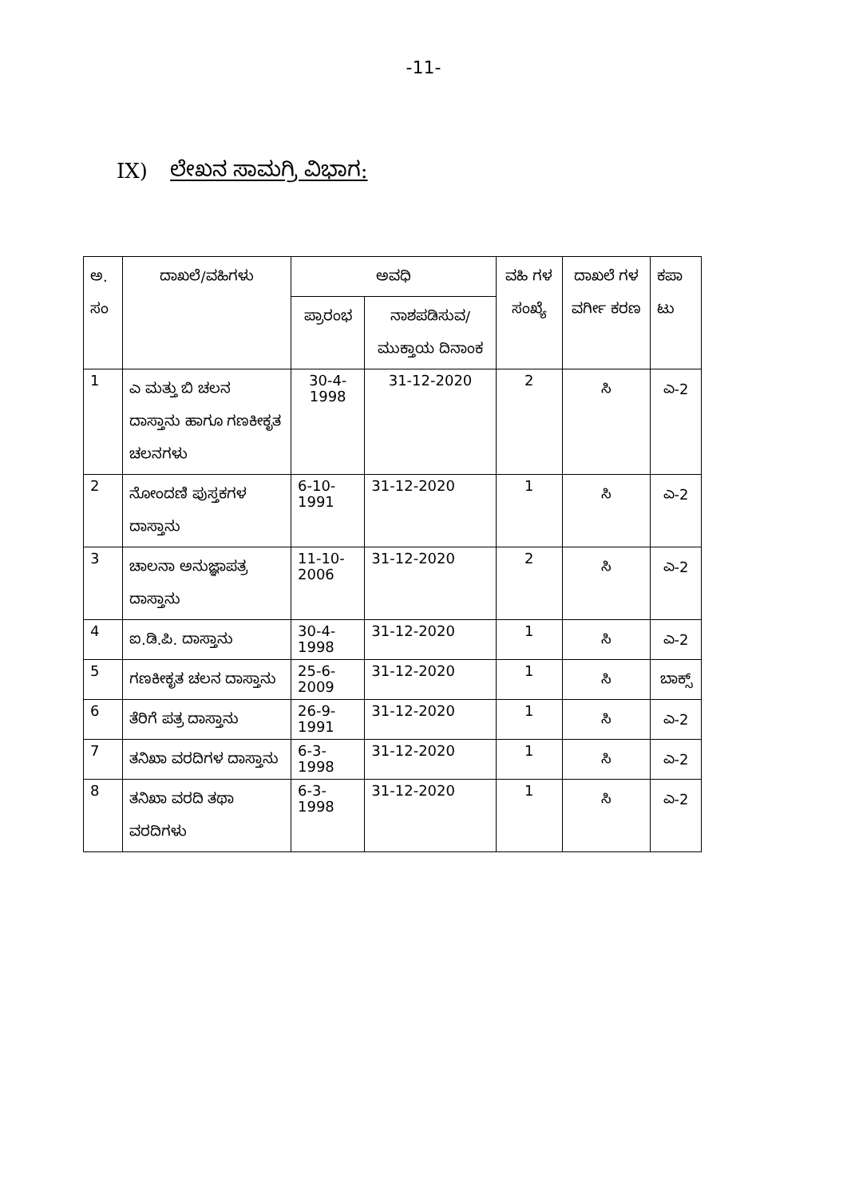-11-
IX) ಲೇಖನ ಸಾಮಗ್ರಿ ವಿಭಾಗ:
| ಅ. ಸಂ | ದಾಖಲೆ/ವಹಿಗಳು | ಅವಧಿ | | ವಹಿ ಗಳ ಸಂಖ್ಯೆ | ದಾಖಲೆ ಗಳ ವರ್ಗೀ ಕರಣ | ಕಪಾ ಟು |
| --- | --- | --- | --- | --- | --- | --- |
| | | ಪ್ರಾರಂಭ | ನಾಶಪಡಿಸುವ/ ಮುಕ್ತಾಯ ದಿನಾಂಕ | | | |
| 1 | ಎ ಮತ್ತು ಬಿ ಚಲನ ದಾಸ್ತಾನು ಹಾಗೂ ಗಣಕೀಕೃತ ಚಲನಗಳು | 30-4-1998 | 31-12-2020 | 2 | ಸಿ | ಎ-2 |
| 2 | ನೋಂದಣಿ ಪುಸ್ತಕಗಳ ದಾಸ್ತಾನು | 6-10-1991 | 31-12-2020 | 1 | ಸಿ | ಎ-2 |
| 3 | ಚಾಲನಾ ಅನುಜ್ಞಾಪತ್ರ ದಾಸ್ತಾನು | 11-10-2006 | 31-12-2020 | 2 | ಸಿ | ಎ-2 |
| 4 | ಐ.ಡಿ.ಪಿ. ದಾಸ್ತಾನು | 30-4-1998 | 31-12-2020 | 1 | ಸಿ | ಎ-2 |
| 5 | ಗಣಕೀಕೃತ ಚಲನ ದಾಸ್ತಾನು | 25-6-2009 | 31-12-2020 | 1 | ಸಿ | ಬಾಕ್ಸ್ |
| 6 | ತೆರಿಗೆ ಪತ್ರ ದಾಸ್ತಾನು | 26-9-1991 | 31-12-2020 | 1 | ಸಿ | ಎ-2 |
| 7 | ತನಿಖಾ ವರದಿಗಳ ದಾಸ್ತಾನು | 6-3-1998 | 31-12-2020 | 1 | ಸಿ | ಎ-2 |
| 8 | ತನಿಖಾ ವರದಿ ತಥಾ ವರದಿಗಳು | 6-3-1998 | 31-12-2020 | 1 | ಸಿ | ಎ-2 |